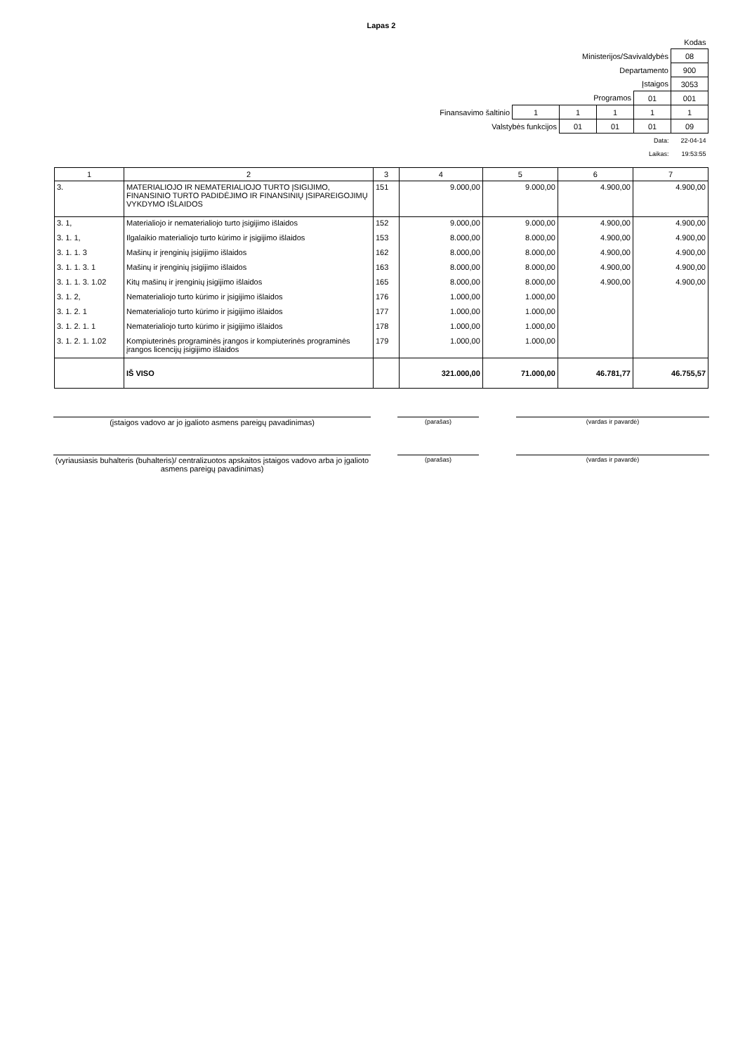Lapas 2
| | | | | | Kodas |
| Ministerijos/Savivaldybės | | | | | 08 |
| Departamento | | | | | 900 |
| Įstaigos | | | | | 3053 |
| Programos | | | | 01 | 001 |
| Finansavimo šaltinio | 1 | 1 | 1 | 1 | 1 |
| Valstybės funkcijos | | 01 | 01 | 01 | 09 |
| Data: | | | | | 22-04-14 |
| Laikas: | | | | | 19:53:55 |
| 1 | 2 | 3 | 4 | 5 | 6 | 7 |
| 3. | MATERIALIOJO IR NEMATERIALIOJO TURTO ĮSIGIJIMO, FINANSINIO TURTO PADIDĖJIMO IR FINANSINIŲ ĮSIPAREIGOJIMŲ VYKDYMO IŠLAIDOS | 151 | 9.000,00 | 9.000,00 | 4.900,00 | 4.900,00 |
| 3. 1, | Materialiojo ir nematerialiojo turto įsigijimo išlaidos | 152 | 9.000,00 | 9.000,00 | 4.900,00 | 4.900,00 |
| 3. 1. 1, | Ilgalaikio materialiojo turto kūrimo ir įsigijimo išlaidos | 153 | 8.000,00 | 8.000,00 | 4.900,00 | 4.900,00 |
| 3. 1. 1. 3 | Mašinų ir įrenginių įsigijimo išlaidos | 162 | 8.000,00 | 8.000,00 | 4.900,00 | 4.900,00 |
| 3. 1. 1. 3. 1 | Mašinų ir įrenginių įsigijimo išlaidos | 163 | 8.000,00 | 8.000,00 | 4.900,00 | 4.900,00 |
| 3. 1. 1. 3. 1.02 | Kitų mašinų ir įrenginių įsigijimo išlaidos | 165 | 8.000,00 | 8.000,00 | 4.900,00 | 4.900,00 |
| 3. 1. 2, | Nematerialiojo turto kūrimo ir įsigijimo išlaidos | 176 | 1.000,00 | 1.000,00 | | |
| 3. 1. 2. 1 | Nematerialiojo turto kūrimo ir įsigijimo išlaidos | 177 | 1.000,00 | 1.000,00 | | |
| 3. 1. 2. 1. 1 | Nematerialiojo turto kūrimo ir įsigijimo išlaidos | 178 | 1.000,00 | 1.000,00 | | |
| 3. 1. 2. 1. 1.02 | Kompiuterinės programinės įrangos ir kompiuterinės programinės įrangos licencijų įsigijimo išlaidos | 179 | 1.000,00 | 1.000,00 | | |
| | IŠ VISO | | 321.000,00 | 71.000,00 | 46.781,77 | 46.755,57 |
(įstaigos vadovo ar jo įgalioto asmens pareigų pavadinimas)
(parašas) (vardas ir pavardė)
(vyriausiasis buhalteris (buhalteris)/ centralizuotos apskaitos įstaigos vadovo arba jo įgalioto asmens pareigų pavadinimas)
(parašas) (vardas ir pavardė)